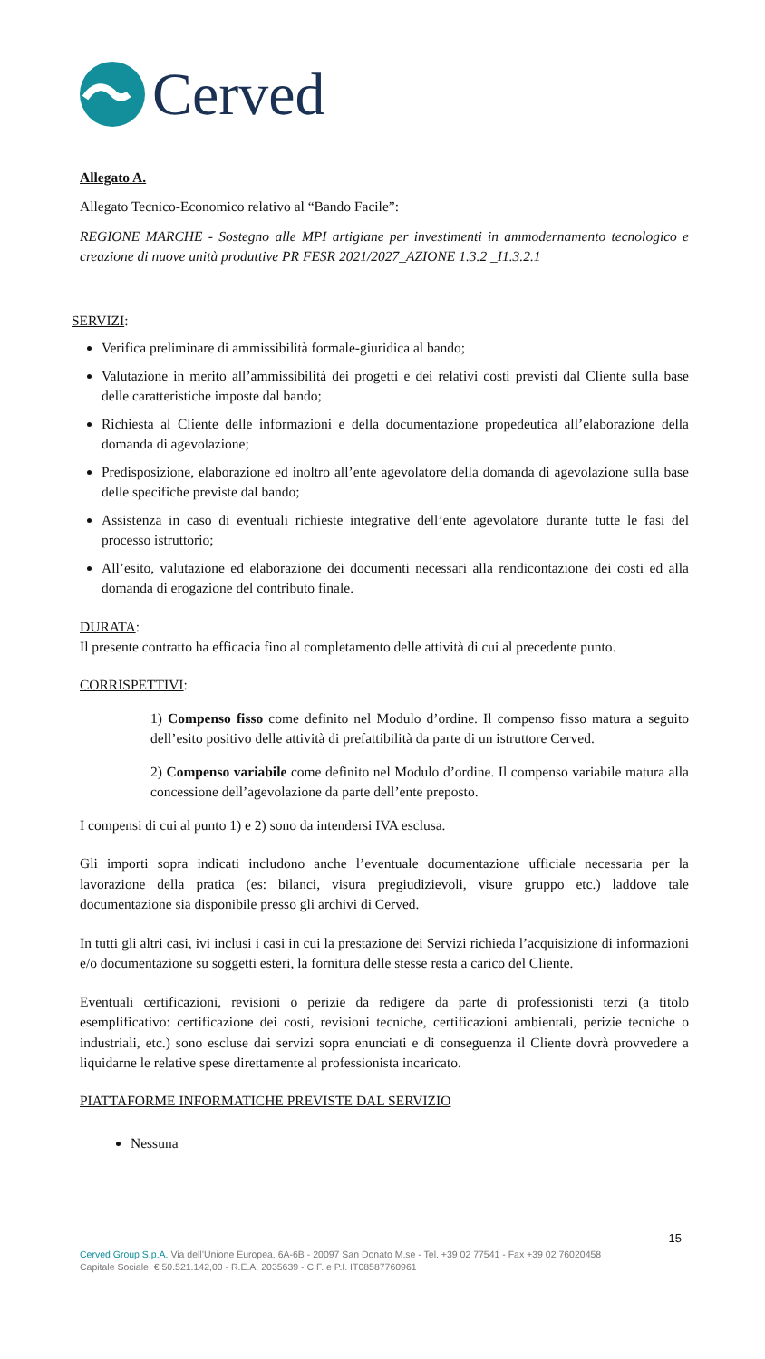Cerved
Allegato A.
Allegato Tecnico-Economico relativo al “Bando Facile”:
REGIONE MARCHE - Sostegno alle MPI artigiane per investimenti in ammodernamento tecnologico e creazione di nuove unità produttive PR FESR 2021/2027_AZIONE 1.3.2 _I1.3.2.1
SERVIZI:
Verifica preliminare di ammissibilità formale-giuridica al bando;
Valutazione in merito all’ammissibilità dei progetti e dei relativi costi previsti dal Cliente sulla base delle caratteristiche imposte dal bando;
Richiesta al Cliente delle informazioni e della documentazione propedeutica all’elaborazione della domanda di agevolazione;
Predisposizione, elaborazione ed inoltro all’ente agevolatore della domanda di agevolazione sulla base delle specifiche previste dal bando;
Assistenza in caso di eventuali richieste integrative dell’ente agevolatore durante tutte le fasi del processo istruttorio;
All’esito, valutazione ed elaborazione dei documenti necessari alla rendicontazione dei costi ed alla domanda di erogazione del contributo finale.
DURATA:
Il presente contratto ha efficacia fino al completamento delle attività di cui al precedente punto.
CORRISPETTIVI:
1) Compenso fisso come definito nel Modulo d’ordine. Il compenso fisso matura a seguito dell’esito positivo delle attività di prefattibilità da parte di un istruttore Cerved.
2) Compenso variabile come definito nel Modulo d’ordine. Il compenso variabile matura alla concessione dell’agevolazione da parte dell’ente preposto.
I compensi di cui al punto 1) e 2) sono da intendersi IVA esclusa.
Gli importi sopra indicati includono anche l’eventuale documentazione ufficiale necessaria per la lavorazione della pratica (es: bilanci, visura pregiudizievoli, visure gruppo etc.) laddove tale documentazione sia disponibile presso gli archivi di Cerved.
In tutti gli altri casi, ivi inclusi i casi in cui la prestazione dei Servizi richieda l’acquisizione di informazioni e/o documentazione su soggetti esteri, la fornitura delle stesse resta a carico del Cliente.
Eventuali certificazioni, revisioni o perizie da redigere da parte di professionisti terzi (a titolo esemplificativo: certificazione dei costi, revisioni tecniche, certificazioni ambientali, perizie tecniche o industriali, etc.) sono escluse dai servizi sopra enunciati e di conseguenza il Cliente dovrà provvedere a liquidarne le relative spese direttamente al professionista incaricato.
PIATTAFORME INFORMATICHE PREVISTE DAL SERVIZIO
Nessuna
15
Cerved Group S.p.A. Via dell’Unione Europea, 6A-6B - 20097 San Donato M.se - Tel. +39 02 77541 - Fax +39 02 76020458
Capitale Sociale: € 50.521.142,00 - R.E.A. 2035639 - C.F. e P.I. IT08587760961